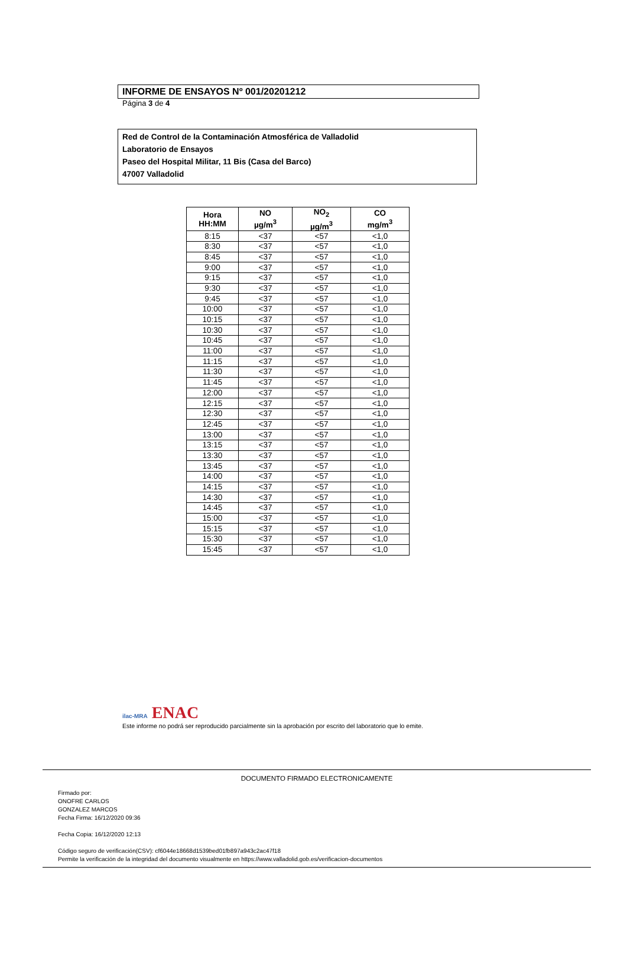INFORME DE ENSAYOS Nº 001/20201212
Página 3 de 4
Red de Control de la Contaminación Atmosférica de Valladolid
Laboratorio de Ensayos
Paseo del Hospital Militar, 11 Bis (Casa del Barco)
47007 Valladolid
| Hora HH:MM | NO µg/m<sup>3</sup> | NO<sub>2</sub> µg/m<sup>3</sup> | CO mg/m<sup>3</sup> |
| --- | --- | --- | --- |
| 8:15 | <37 | <57 | <1,0 |
| 8:30 | <37 | <57 | <1,0 |
| 8:45 | <37 | <57 | <1,0 |
| 9:00 | <37 | <57 | <1,0 |
| 9:15 | <37 | <57 | <1,0 |
| 9:30 | <37 | <57 | <1,0 |
| 9:45 | <37 | <57 | <1,0 |
| 10:00 | <37 | <57 | <1,0 |
| 10:15 | <37 | <57 | <1,0 |
| 10:30 | <37 | <57 | <1,0 |
| 10:45 | <37 | <57 | <1,0 |
| 11:00 | <37 | <57 | <1,0 |
| 11:15 | <37 | <57 | <1,0 |
| 11:30 | <37 | <57 | <1,0 |
| 11:45 | <37 | <57 | <1,0 |
| 12:00 | <37 | <57 | <1,0 |
| 12:15 | <37 | <57 | <1,0 |
| 12:30 | <37 | <57 | <1,0 |
| 12:45 | <37 | <57 | <1,0 |
| 13:00 | <37 | <57 | <1,0 |
| 13:15 | <37 | <57 | <1,0 |
| 13:30 | <37 | <57 | <1,0 |
| 13:45 | <37 | <57 | <1,0 |
| 14:00 | <37 | <57 | <1,0 |
| 14:15 | <37 | <57 | <1,0 |
| 14:30 | <37 | <57 | <1,0 |
| 14:45 | <37 | <57 | <1,0 |
| 15:00 | <37 | <57 | <1,0 |
| 15:15 | <37 | <57 | <1,0 |
| 15:30 | <37 | <57 | <1,0 |
| 15:45 | <37 | <57 | <1,0 |
ilac-MRA ENAC
Este informe no podrá ser reproducido parcialmente sin la aprobación por escrito del laboratorio que lo emite.
DOCUMENTO FIRMADO ELECTRONICAMENTE
Firmado por:
ONOFRE CARLOS
GONZALEZ MARCOS
Fecha Firma: 16/12/2020 09:36
Fecha Copia: 16/12/2020 12:13
Código seguro de verificación(CSV): cf6044e18668d1539bed01fb897a943c2ac47f18
Permite la verificación de la integridad del documento visualmente en https://www.valladolid.gob.es/verificacion-documentos